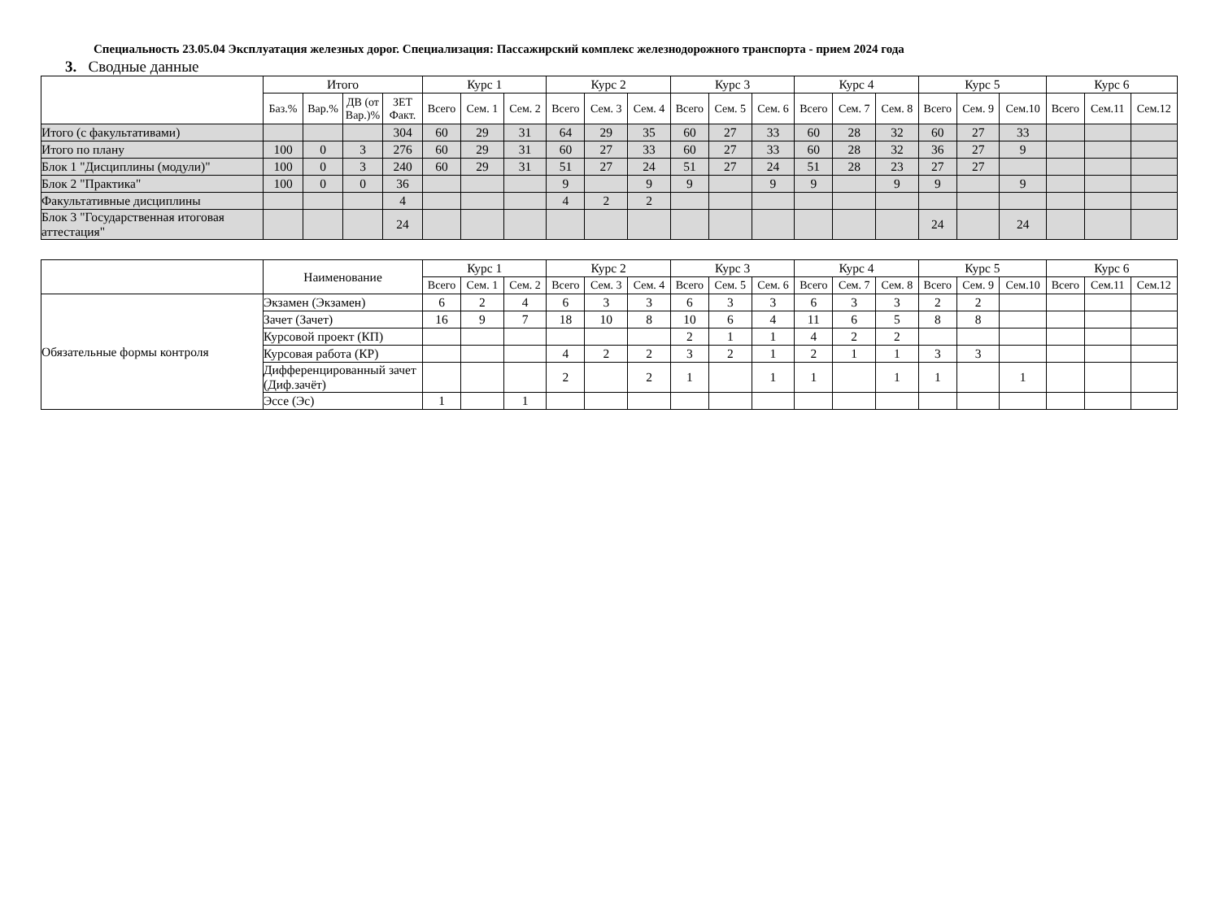Специальность 23.05.04 Эксплуатация железных дорог. Специализация: Пассажирский комплекс железнодорожного транспорта - прием 2024 года
3. Сводные данные
| | Итого | | | | Курс 1 | | | Курс 2 | | | Курс 3 | | | Курс 4 | | | Курс 5 | | | Курс 6 | | |
| --- | --- | --- | --- | --- | --- | --- | --- | --- | --- | --- | --- | --- | --- | --- | --- | --- | --- | --- | --- | --- | --- | --- |
| | Баз.% | Вар.% | ДВ (от Вар.)% | ЗЕТ Факт. | Всего | Сем. 1 | Сем. 2 | Всего | Сем. 3 | Сем. 4 | Всего | Сем. 5 | Сем. 6 | Всего | Сем. 7 | Сем. 8 | Всего | Сем. 9 | Сем.10 | Всего | Сем.11 | Сем.12 |
| Итого (с факультативами) | | | | 304 | 60 | 29 | 31 | 64 | 29 | 35 | 60 | 27 | 33 | 60 | 28 | 32 | 60 | 27 | 33 | | | |
| Итого по плану | 100 | 0 | 3 | 276 | 60 | 29 | 31 | 60 | 27 | 33 | 60 | 27 | 33 | 60 | 28 | 32 | 36 | 27 | 9 | | | |
| Блок 1 "Дисциплины (модули)" | 100 | 0 | 3 | 240 | 60 | 29 | 31 | 51 | 27 | 24 | 51 | 27 | 24 | 51 | 28 | 23 | 27 | 27 | | | | |
| Блок 2 "Практика" | 100 | 0 | 0 | 36 | | | | 9 | | 9 | 9 | | 9 | 9 | | 9 | 9 | | 9 | | | |
| Факультативные дисциплины | | | | 4 | | | | 4 | 2 | 2 | | | | | | | | | | | | |
| Блок 3 "Государственная итоговая аттестация" | | | | 24 | | | | | | | | | | | | | 24 | | 24 | | | |
| | Наименование | Курс 1 | | | Курс 2 | | | Курс 3 | | | Курс 4 | | | Курс 5 | | | Курс 6 | | |
| --- | --- | --- | --- | --- | --- | --- | --- | --- | --- | --- | --- | --- | --- | --- | --- | --- | --- | --- | --- |
| | | Всего | Сем. 1 | Сем. 2 | Всего | Сем. 3 | Сем. 4 | Всего | Сем. 5 | Сем. 6 | Всего | Сем. 7 | Сем. 8 | Всего | Сем. 9 | Сем.10 | Всего | Сем.11 | Сем.12 |
| Обязательные формы контроля | Экзамен (Экзамен) | 6 | 2 | 4 | 6 | 3 | 3 | 6 | 3 | 3 | 6 | 3 | 3 | 2 | 2 | | | | |
| | Зачет (Зачет) | 16 | 9 | 7 | 18 | 10 | 8 | 10 | 6 | 4 | 11 | 6 | 5 | 8 | 8 | | | | |
| | Курсовой проект (КП) | | | | | | | 2 | 1 | 1 | 4 | 2 | 2 | | | | | | |
| | Курсовая работа (КР) | | | | 4 | 2 | 2 | 3 | 2 | 1 | 2 | 1 | 1 | 3 | 3 | | | | |
| | Дифференцированный зачет (Диф.зачёт) | | | | 2 | | 2 | 1 | | 1 | 1 | | 1 | 1 | | 1 | | | |
| | Эссе (Эс) | 1 | | 1 | | | | | | | | | | | | | | | |